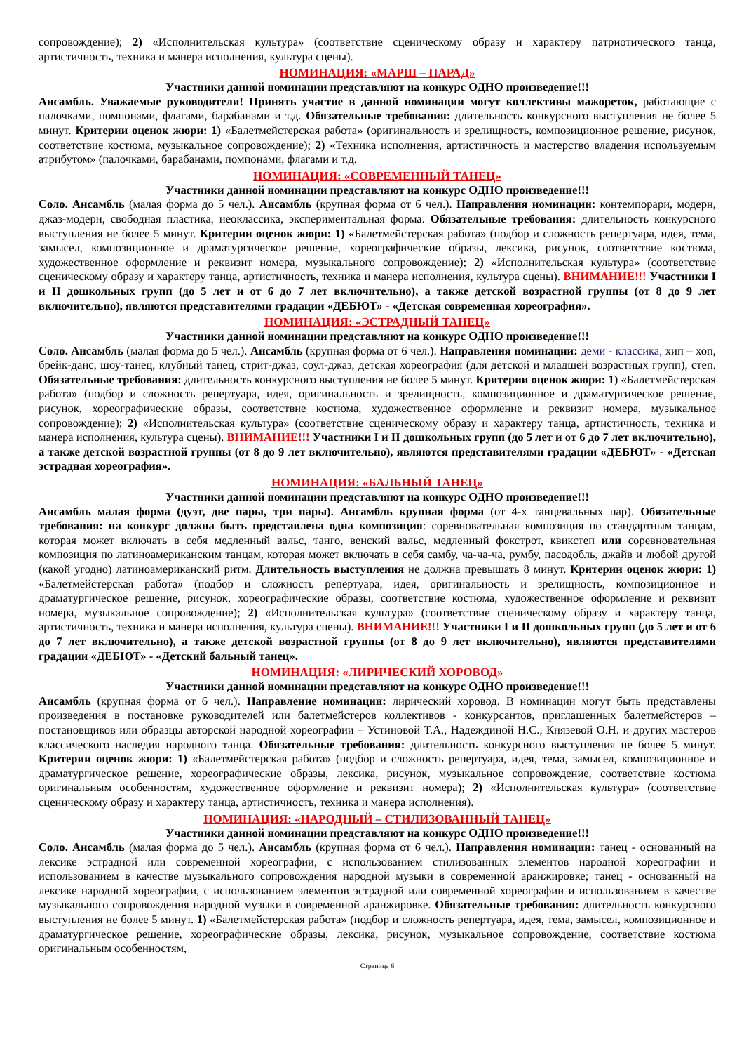сопровождение); 2) «Исполнительская культура» (соответствие сценическому образу и характеру патриотического танца, артистичность, техника и манера исполнения, культура сцены).
НОМИНАЦИЯ: «МАРШ – ПАРАД»
Участники данной номинации представляют на конкурс ОДНО произведение!!!
Ансамбль. Уважаемые руководители! Принять участие в данной номинации могут коллективы мажореток, работающие с палочками, помпонами, флагами, барабанами и т.д. Обязательные требования: длительность конкурсного выступления не более 5 минут. Критерии оценок жюри: 1) «Балетмейстерская работа» (оригинальность и зрелищность, композиционное решение, рисунок, соответствие костюма, музыкальное сопровождение); 2) «Техника исполнения, артистичность и мастерство владения используемым атрибутом» (палочками, барабанами, помпонами, флагами и т.д.
НОМИНАЦИЯ: «СОВРЕМЕННЫЙ ТАНЕЦ»
Участники данной номинации представляют на конкурс ОДНО произведение!!!
Соло. Ансамбль (малая форма до 5 чел.). Ансамбль (крупная форма от 6 чел.). Направления номинации: контемпорари, модерн, джаз-модерн, свободная пластика, неоклассика, экспериментальная форма. Обязательные требования: длительность конкурсного выступления не более 5 минут. Критерии оценок жюри: 1) «Балетмейстерская работа» (подбор и сложность репертуара, идея, тема, замысел, композиционное и драматургическое решение, хореографические образы, лексика, рисунок, соответствие костюма, художественное оформление и реквизит номера, музыкального сопровождение); 2) «Исполнительская культура» (соответствие сценическому образу и характеру танца, артистичность, техника и манера исполнения, культура сцены). ВНИМАНИЕ!!! Участники I и II дошкольных групп (до 5 лет и от 6 до 7 лет включительно), а также детской возрастной группы (от 8 до 9 лет включительно), являются представителями градации «ДЕБЮТ» - «Детская современная хореография».
НОМИНАЦИЯ: «ЭСТРАДНЫЙ ТАНЕЦ»
Участники данной номинации представляют на конкурс ОДНО произведение!!!
Соло. Ансамбль (малая форма до 5 чел.). Ансамбль (крупная форма от 6 чел.). Направления номинации: деми - классика, хип – хоп, брейк-данс, шоу-танец, клубный танец, стрит-джаз, соул-джаз, детская хореография (для детской и младшей возрастных групп), степ. Обязательные требования: длительность конкурсного выступления не более 5 минут. Критерии оценок жюри: 1) «Балетмейстерская работа» (подбор и сложность репертуара, идея, оригинальность и зрелищность, композиционное и драматургическое решение, рисунок, хореографические образы, соответствие костюма, художественное оформление и реквизит номера, музыкальное сопровождение); 2) «Исполнительская культура» (соответствие сценическому образу и характеру танца, артистичность, техника и манера исполнения, культура сцены). ВНИМАНИЕ!!! Участники I и II дошкольных групп (до 5 лет и от 6 до 7 лет включительно), а также детской возрастной группы (от 8 до 9 лет включительно), являются представителями градации «ДЕБЮТ» - «Детская эстрадная хореография».
НОМИНАЦИЯ: «БАЛЬНЫЙ ТАНЕЦ»
Участники данной номинации представляют на конкурс ОДНО произведение!!!
Ансамбль малая форма (дуэт, две пары, три пары). Ансамбль крупная форма (от 4-х танцевальных пар). Обязательные требования: на конкурс должна быть представлена одна композиция: соревновательная композиция по стандартным танцам, которая может включать в себя медленный вальс, танго, венский вальс, медленный фокстрот, квикстеп или соревновательная композиция по латиноамериканским танцам, которая может включать в себя самбу, ча-ча-ча, румбу, пасодобль, джайв и любой другой (какой угодно) латиноамериканский ритм. Длительность выступления не должна превышать 8 минут. Критерии оценок жюри: 1) «Балетмейстерская работа» (подбор и сложность репертуара, идея, оригинальность и зрелищность, композиционное и драматургическое решение, рисунок, хореографические образы, соответствие костюма, художественное оформление и реквизит номера, музыкальное сопровождение); 2) «Исполнительская культура» (соответствие сценическому образу и характеру танца, артистичность, техника и манера исполнения, культура сцены). ВНИМАНИЕ!!! Участники I и II дошкольных групп (до 5 лет и от 6 до 7 лет включительно), а также детской возрастной группы (от 8 до 9 лет включительно), являются представителями градации «ДЕБЮТ» - «Детский бальный танец».
НОМИНАЦИЯ: «ЛИРИЧЕСКИЙ ХОРОВОД»
Участники данной номинации представляют на конкурс ОДНО произведение!!!
Ансамбль (крупная форма от 6 чел.). Направление номинации: лирический хоровод. В номинации могут быть представлены произведения в постановке руководителей или балетмейстеров коллективов - конкурсантов, приглашенных балетмейстеров – постановщиков или образцы авторской народной хореографии – Устиновой Т.А., Надеждиной Н.С., Князевой О.Н. и других мастеров классического наследия народного танца. Обязательные требования: длительность конкурсного выступления не более 5 минут. Критерии оценок жюри: 1) «Балетмейстерская работа» (подбор и сложность репертуара, идея, тема, замысел, композиционное и драматургическое решение, хореографические образы, лексика, рисунок, музыкальное сопровождение, соответствие костюма оригинальным особенностям, художественное оформление и реквизит номера); 2) «Исполнительская культура» (соответствие сценическому образу и характеру танца, артистичность, техника и манера исполнения).
НОМИНАЦИЯ: «НАРОДНЫЙ – СТИЛИЗОВАННЫЙ ТАНЕЦ»
Участники данной номинации представляют на конкурс ОДНО произведение!!!
Соло. Ансамбль (малая форма до 5 чел.). Ансамбль (крупная форма от 6 чел.). Направления номинации: танец - основанный на лексике эстрадной или современной хореографии, с использованием стилизованных элементов народной хореографии и использованием в качестве музыкального сопровождения народной музыки в современной аранжировке; танец - основанный на лексике народной хореографии, с использованием элементов эстрадной или современной хореографии и использованием в качестве музыкального сопровождения народной музыки в современной аранжировке. Обязательные требования: длительность конкурсного выступления не более 5 минут. 1) «Балетмейстерская работа» (подбор и сложность репертуара, идея, тема, замысел, композиционное и драматургическое решение, хореографические образы, лексика, рисунок, музыкальное сопровождение, соответствие костюма оригинальным особенностям,
Страница 6